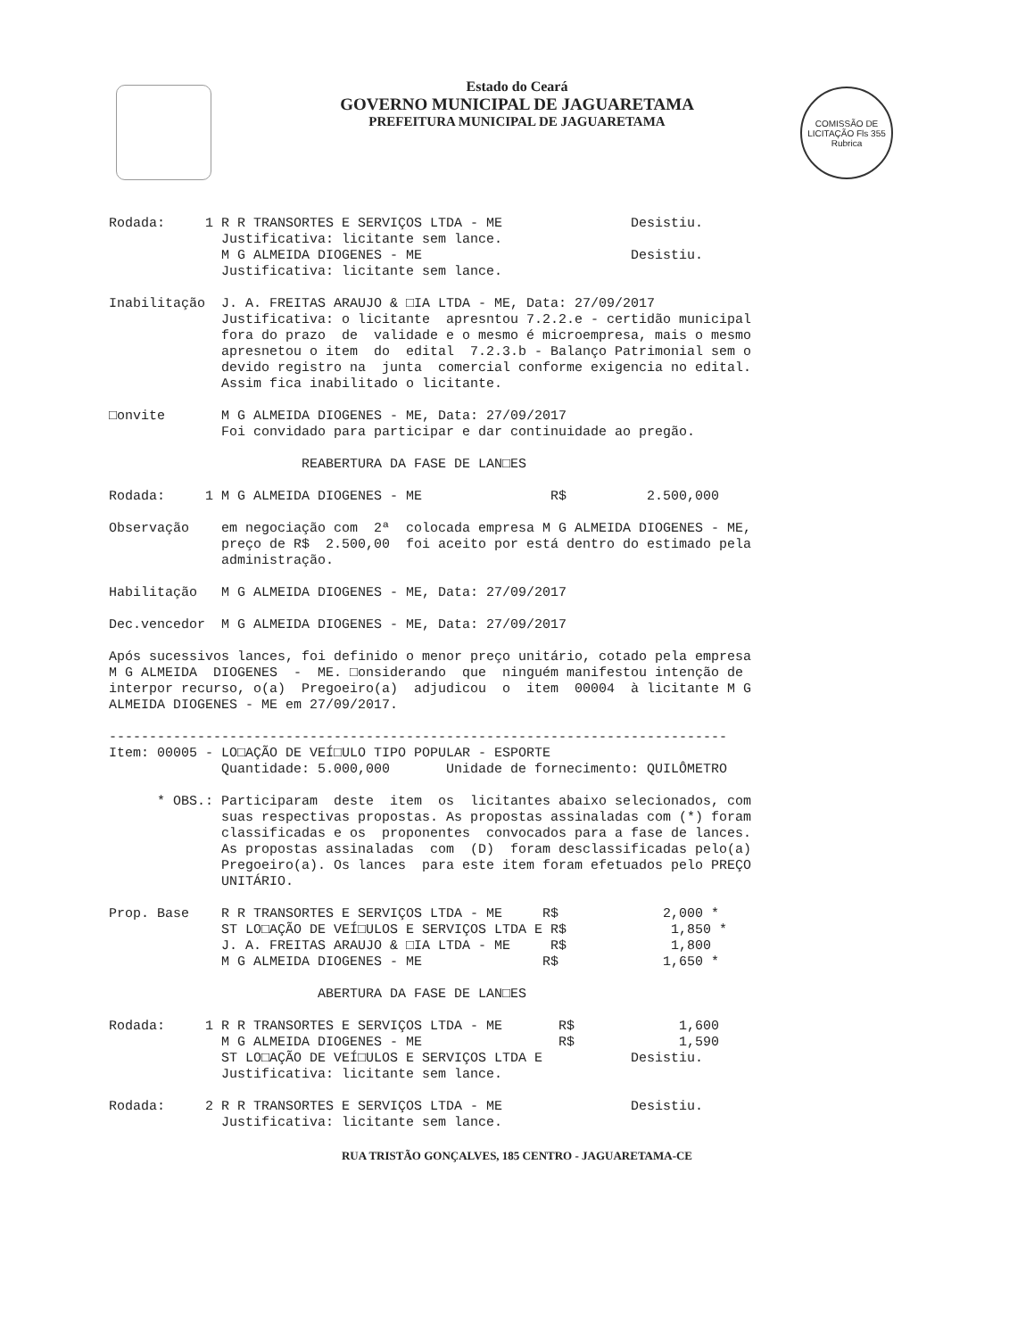Estado do Ceará
GOVERNO MUNICIPAL DE JAGUARETAMA
PREFEITURA MUNICIPAL DE JAGUARETAMA
COMISSÃO DE LICITAÇÃO Fls 355 Rubrica
Rodada:     1 R R TRANSORTES E SERVIÇOS LTDA - ME                Desistiu.
              Justificativa: licitante sem lance.
              M G ALMEIDA DIOGENES - ME                          Desistiu.
              Justificativa: licitante sem lance.
Inabilitação  J. A. FREITAS ARAUJO & □IA LTDA - ME, Data: 27/09/2017
              Justificativa: o licitante  apresntou 7.2.2.e - certidão municipal
              fora do prazo  de  validade e o mesmo é microempresa, mais o mesmo
              apresnetou o item  do  edital  7.2.3.b - Balanço Patrimonial sem o
              devido registro na  junta  comercial conforme exigencia no edital.
              Assim fica inabilitado o licitante.
□onvite       M G ALMEIDA DIOGENES - ME, Data: 27/09/2017
              Foi convidado para participar e dar continuidade ao pregão.
                        REABERTURA DA FASE DE LAN□ES
Rodada:     1 M G ALMEIDA DIOGENES - ME                R$          2.500,000
Observação    em negociação com  2ª  colocada empresa M G ALMEIDA DIOGENES - ME,
              preço de R$  2.500,00  foi aceito por está dentro do estimado pela
              administração.
Habilitação   M G ALMEIDA DIOGENES - ME, Data: 27/09/2017
Dec.vencedor  M G ALMEIDA DIOGENES - ME, Data: 27/09/2017
Após sucessivos lances, foi definido o menor preço unitário, cotado pela empresa
M G ALMEIDA  DIOGENES  -  ME. □onsiderando  que  ninguém manifestou intenção de
interpor recurso, o(a)  Pregoeiro(a)  adjudicou  o  item  00004  à licitante M G
ALMEIDA DIOGENES - ME em 27/09/2017.
-----------------------------------------------------------------------------
Item: 00005 - LO□AÇÃO DE VEÍ□ULO TIPO POPULAR - ESPORTE
              Quantidade: 5.000,000       Unidade de fornecimento: QUILÔMETRO
      * OBS.: Participaram  deste  item  os  licitantes abaixo selecionados, com
              suas respectivas propostas. As propostas assinaladas com (*) foram
              classificadas e os  proponentes  convocados para a fase de lances.
              As propostas assinaladas  com  (D)  foram desclassificadas pelo(a)
              Pregoeiro(a). Os lances  para este item foram efetuados pelo PREÇO
              UNITÁRIO.
Prop. Base    R R TRANSORTES E SERVIÇOS LTDA - ME     R$             2,000 *
              ST LO□AÇÃO DE VEÍ□ULOS E SERVIÇOS LTDA E R$             1,850 *
              J. A. FREITAS ARAUJO & □IA LTDA - ME     R$             1,800
              M G ALMEIDA DIOGENES - ME               R$             1,650 *
                          ABERTURA DA FASE DE LAN□ES
Rodada:     1 R R TRANSORTES E SERVIÇOS LTDA - ME       R$             1,600
              M G ALMEIDA DIOGENES - ME                 R$             1,590
              ST LO□AÇÃO DE VEÍ□ULOS E SERVIÇOS LTDA E           Desistiu.
              Justificativa: licitante sem lance.
Rodada:     2 R R TRANSORTES E SERVIÇOS LTDA - ME                Desistiu.
              Justificativa: licitante sem lance.
RUA TRISTÃO GONÇALVES, 185 CENTRO - JAGUARETAMA-CE